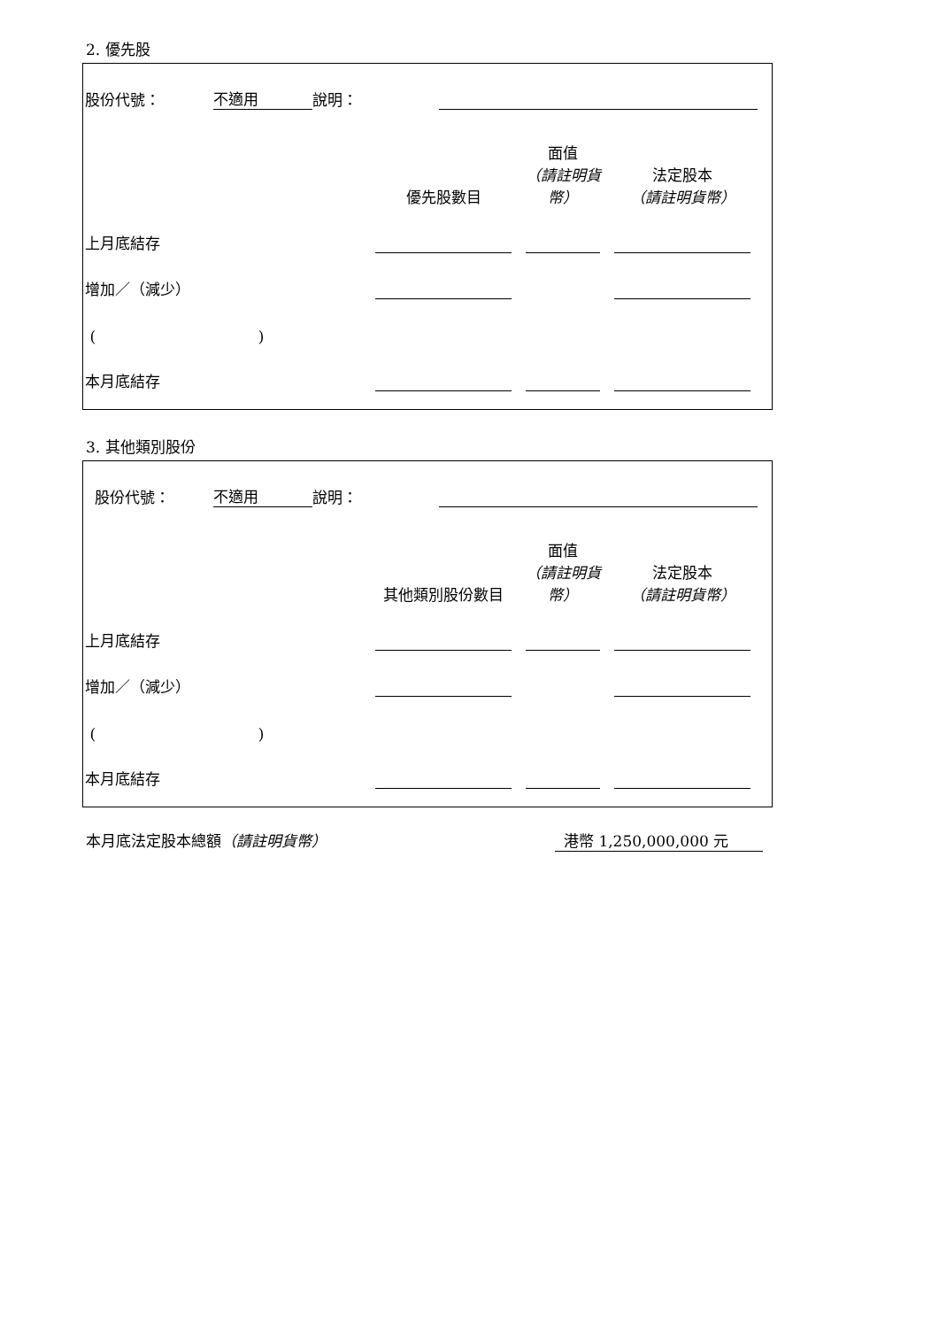2. 優先股
股份代號： 不適用 說明：
| | 優先股數目 | 面值 （請註明貨幣） | 法定股本 （請註明貨幣） |
| --- | --- | --- | --- |
| 上月底結存 | | | |
| 增加／（減少） | | | |
| ( ) | | | |
| 本月底結存 | | | |
3. 其他類別股份
股份代號： 不適用 說明：
| | 其他類別股份數目 | 面值 （請註明貨幣） | 法定股本 （請註明貨幣） |
| --- | --- | --- | --- |
| 上月底結存 | | | |
| 增加／（減少） | | | |
| ( ) | | | |
| 本月底結存 | | | |
本月底法定股本總額（請註明貨幣） 港幣 1,250,000,000 元